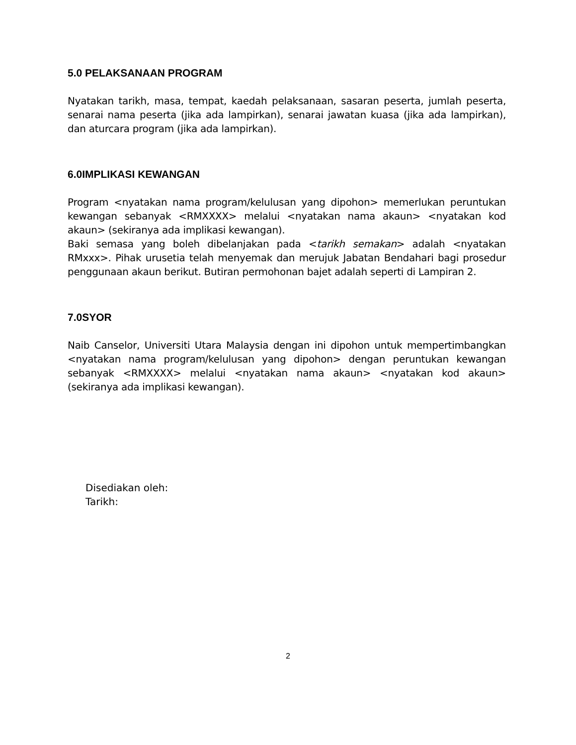5.0 PELAKSANAAN PROGRAM
Nyatakan tarikh, masa, tempat, kaedah pelaksanaan, sasaran peserta, jumlah peserta, senarai nama peserta (jika ada lampirkan), senarai jawatan kuasa (jika ada lampirkan), dan aturcara program (jika ada lampirkan).
6.0IMPLIKASI KEWANGAN
Program <nyatakan nama program/kelulusan yang dipohon> memerlukan peruntukan kewangan sebanyak <RMXXXX> melalui <nyatakan nama akaun> <nyatakan kod akaun> (sekiranya ada implikasi kewangan).
Baki semasa yang boleh dibelanjakan pada <tarikh semakan> adalah <nyatakan RMxxx>. Pihak urusetia telah menyemak dan merujuk Jabatan Bendahari bagi prosedur penggunaan akaun berikut. Butiran permohonan bajet adalah seperti di Lampiran 2.
7.0SYOR
Naib Canselor, Universiti Utara Malaysia dengan ini dipohon untuk mempertimbangkan <nyatakan nama program/kelulusan yang dipohon> dengan peruntukan kewangan sebanyak <RMXXXX> melalui <nyatakan nama akaun> <nyatakan kod akaun> (sekiranya ada implikasi kewangan).
Disediakan oleh:
Tarikh:
2